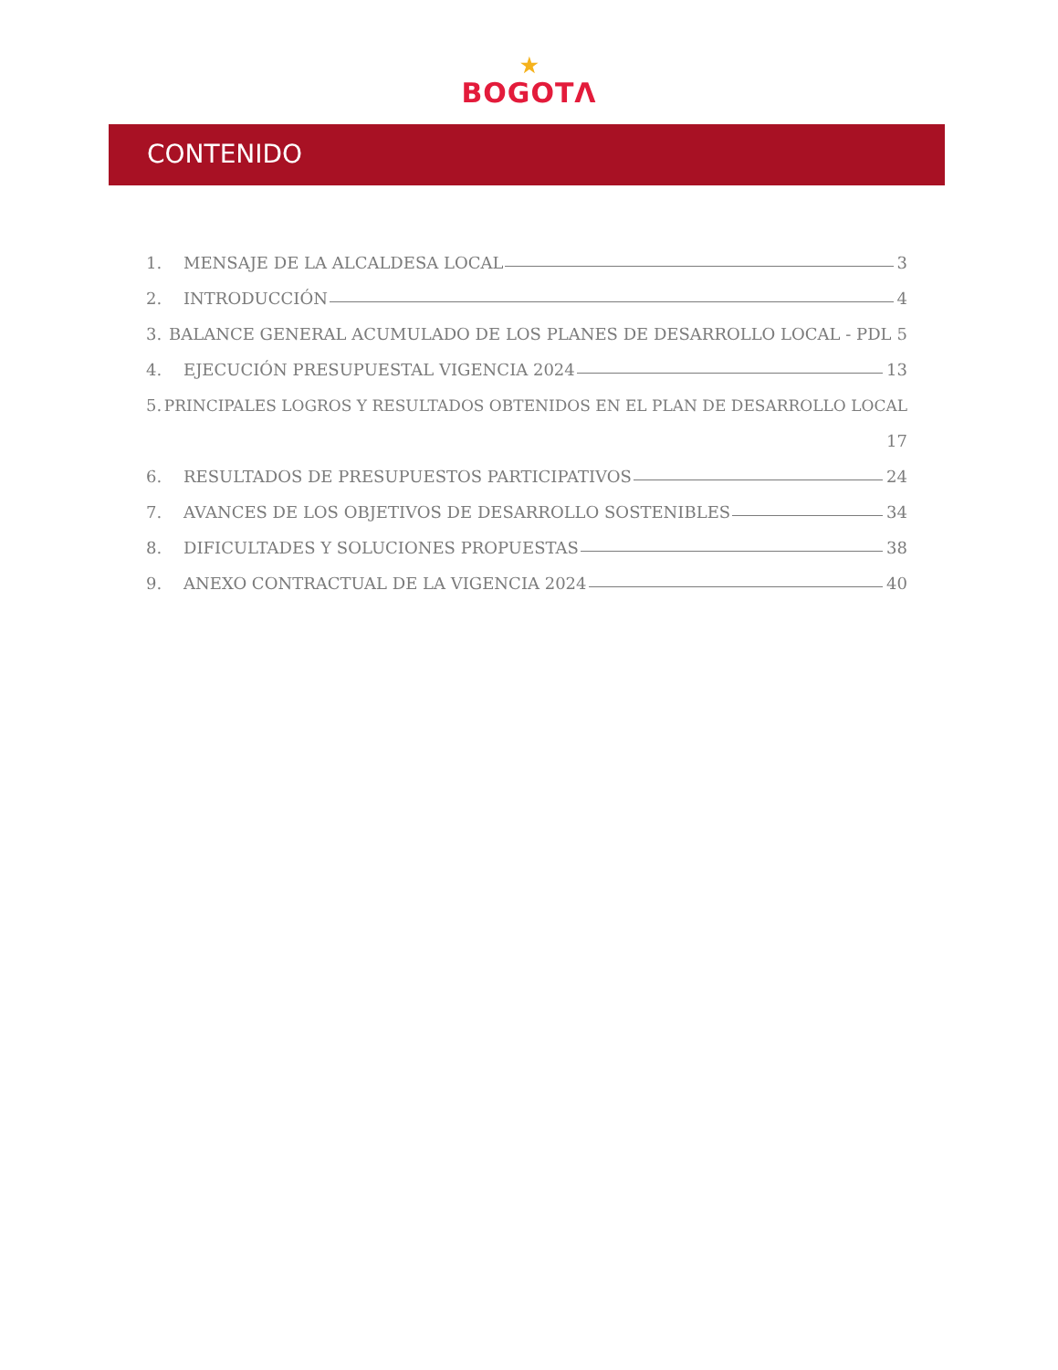★
BOGOTΛ
CONTENIDO
1. MENSAJE DE LA ALCALDESA LOCAL 3
2. INTRODUCCIÓN 4
3. BALANCE GENERAL ACUMULADO DE LOS PLANES DE DESARROLLO LOCAL - PDL 5
4. EJECUCIÓN PRESUPUESTAL VIGENCIA 2024 13
5. PRINCIPALES LOGROS Y RESULTADOS OBTENIDOS EN EL PLAN DE DESARROLLO LOCAL
17
6. RESULTADOS DE PRESUPUESTOS PARTICIPATIVOS 24
7. AVANCES DE LOS OBJETIVOS DE DESARROLLO SOSTENIBLES 34
8. DIFICULTADES Y SOLUCIONES PROPUESTAS 38
9. ANEXO CONTRACTUAL DE LA VIGENCIA 2024 40